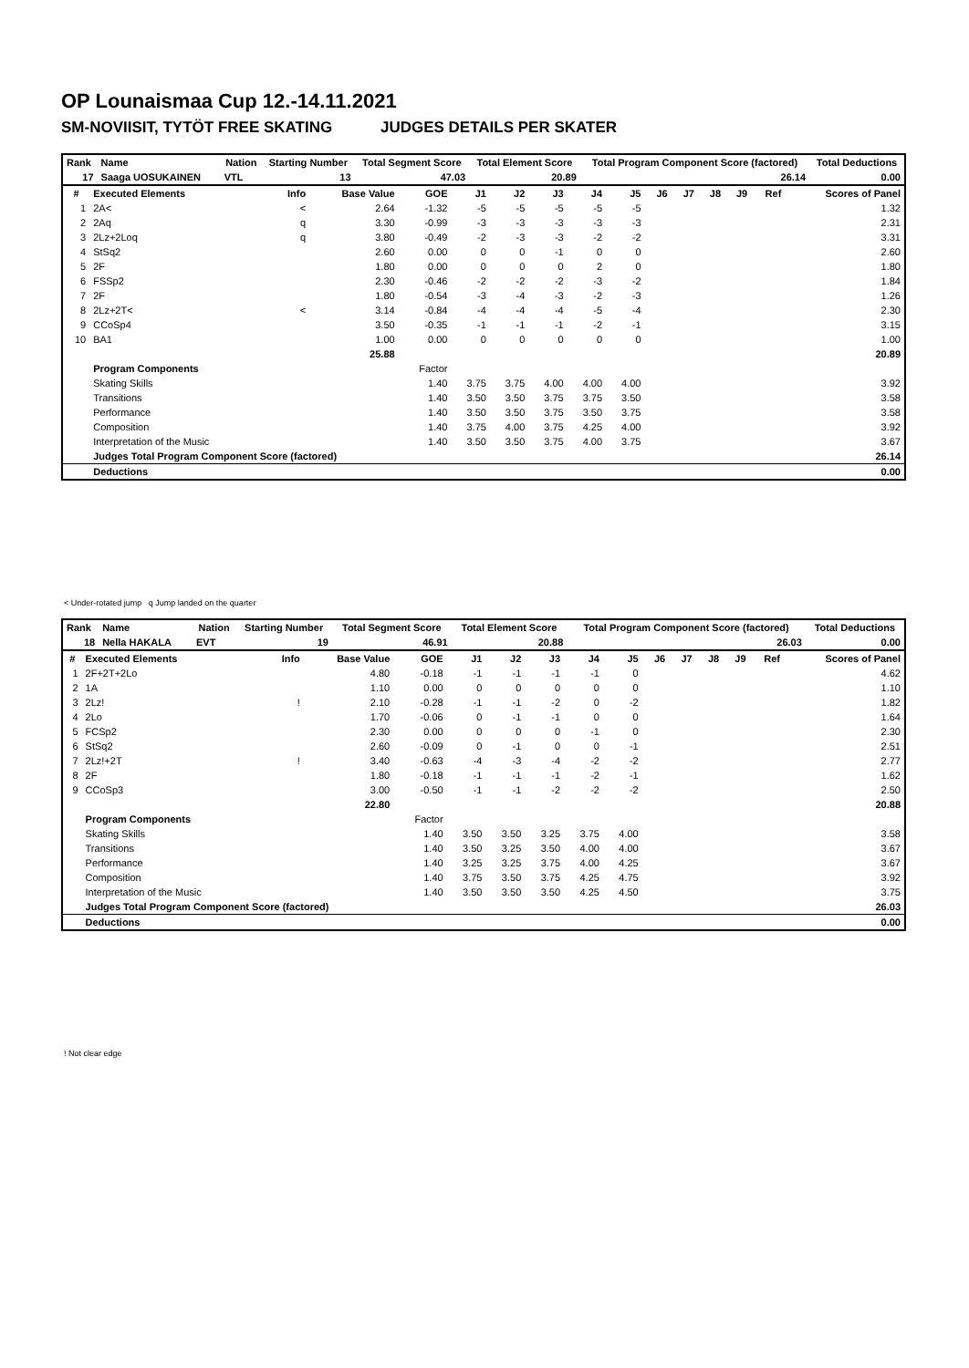OP Lounaismaa Cup 12.-14.11.2021
SM-NOVIISIT, TYTÖT FREE SKATING JUDGES DETAILS PER SKATER
| Rank | Name | | Nation | Starting Number | Total Segment Score | Total Element Score | Total Program Component Score (factored) | Total Deductions |
| --- | --- | --- | --- | --- | --- | --- | --- | --- |
| 17 | Saaga UOSUKAINEN | | VTL | 13 | 47.03 | 20.89 | 26.14 | 0.00 |
| # | Executed Elements | Info | Base Value | GOE | J1 | J2 | J3 | J4 | J5 | J6 | J7 | J8 | J9 | Ref | Scores of Panel |
| --- | --- | --- | --- | --- | --- | --- | --- | --- | --- | --- | --- | --- | --- | --- | --- |
| 1 | 2A< | < | 2.64 | -1.32 | -5 | -5 | -5 | -5 | -5 | | | | | | 1.32 |
| 2 | 2Aq | q | 3.30 | -0.99 | -3 | -3 | -3 | -3 | -3 | | | | | | 2.31 |
| 3 | 2Lz+2Loq | q | 3.80 | -0.49 | -2 | -3 | -3 | -2 | -2 | | | | | | 3.31 |
| 4 | StSq2 | | 2.60 | 0.00 | 0 | 0 | -1 | 0 | 0 | | | | | | 2.60 |
| 5 | 2F | | 1.80 | 0.00 | 0 | 0 | 0 | 2 | 0 | | | | | | 1.80 |
| 6 | FSSp2 | | 2.30 | -0.46 | -2 | -2 | -2 | -3 | -2 | | | | | | 1.84 |
| 7 | 2F | | 1.80 | -0.54 | -3 | -4 | -3 | -2 | -3 | | | | | | 1.26 |
| 8 | 2Lz+2T< | < | 3.14 | -0.84 | -4 | -4 | -4 | -5 | -4 | | | | | | 2.30 |
| 9 | CCoSp4 | | 3.50 | -0.35 | -1 | -1 | -1 | -2 | -1 | | | | | | 3.15 |
| 10 | BA1 | | 1.00 | 0.00 | 0 | 0 | 0 | 0 | 0 | | | | | | 1.00 |
| | | | 25.88 | | | | | | | | | | | | 20.89 |
| | Program Components | | | Factor | | | | | | | | | | | |
| | Skating Skills | | | 1.40 | 3.75 | 3.75 | 4.00 | 4.00 | 4.00 | | | | | | 3.92 |
| | Transitions | | | 1.40 | 3.50 | 3.50 | 3.75 | 3.75 | 3.50 | | | | | | 3.58 |
| | Performance | | | 1.40 | 3.50 | 3.50 | 3.75 | 3.50 | 3.75 | | | | | | 3.58 |
| | Composition | | | 1.40 | 3.75 | 4.00 | 3.75 | 4.25 | 4.00 | | | | | | 3.92 |
| | Interpretation of the Music | | | 1.40 | 3.50 | 3.50 | 3.75 | 4.00 | 3.75 | | | | | | 3.67 |
| | Judges Total Program Component Score (factored) | | | | | | | | | | | | | | 26.14 |
| | Deductions | | | | | | | | | | | | | | 0.00 |
< Under-rotated jump q Jump landed on the quarter
| Rank | Name | | Nation | Starting Number | Total Segment Score | Total Element Score | Total Program Component Score (factored) | Total Deductions |
| --- | --- | --- | --- | --- | --- | --- | --- | --- |
| 18 | Nella HAKALA | | EVT | 19 | 46.91 | 20.88 | 26.03 | 0.00 |
| # | Executed Elements | Info | Base Value | GOE | J1 | J2 | J3 | J4 | J5 | J6 | J7 | J8 | J9 | Ref | Scores of Panel |
| --- | --- | --- | --- | --- | --- | --- | --- | --- | --- | --- | --- | --- | --- | --- | --- |
| 1 | 2F+2T+2Lo | | 4.80 | -0.18 | -1 | -1 | -1 | -1 | 0 | | | | | | 4.62 |
| 2 | 1A | | 1.10 | 0.00 | 0 | 0 | 0 | 0 | 0 | | | | | | 1.10 |
| 3 | 2Lz! | ! | 2.10 | -0.28 | -1 | -1 | -2 | 0 | -2 | | | | | | 1.82 |
| 4 | 2Lo | | 1.70 | -0.06 | 0 | -1 | -1 | 0 | 0 | | | | | | 1.64 |
| 5 | FCSp2 | | 2.30 | 0.00 | 0 | 0 | 0 | -1 | 0 | | | | | | 2.30 |
| 6 | StSq2 | | 2.60 | -0.09 | 0 | -1 | 0 | 0 | -1 | | | | | | 2.51 |
| 7 | 2Lz!+2T | ! | 3.40 | -0.63 | -4 | -3 | -4 | -2 | -2 | | | | | | 2.77 |
| 8 | 2F | | 1.80 | -0.18 | -1 | -1 | -1 | -2 | -1 | | | | | | 1.62 |
| 9 | CCoSp3 | | 3.00 | -0.50 | -1 | -1 | -2 | -2 | -2 | | | | | | 2.50 |
| | | | 22.80 | | | | | | | | | | | | 20.88 |
| | Program Components | | | Factor | | | | | | | | | | | |
| | Skating Skills | | | 1.40 | 3.50 | 3.50 | 3.25 | 3.75 | 4.00 | | | | | | 3.58 |
| | Transitions | | | 1.40 | 3.50 | 3.25 | 3.50 | 4.00 | 4.00 | | | | | | 3.67 |
| | Performance | | | 1.40 | 3.25 | 3.25 | 3.75 | 4.00 | 4.25 | | | | | | 3.67 |
| | Composition | | | 1.40 | 3.75 | 3.50 | 3.75 | 4.25 | 4.75 | | | | | | 3.92 |
| | Interpretation of the Music | | | 1.40 | 3.50 | 3.50 | 3.50 | 4.25 | 4.50 | | | | | | 3.75 |
| | Judges Total Program Component Score (factored) | | | | | | | | | | | | | | 26.03 |
| | Deductions | | | | | | | | | | | | | | 0.00 |
! Not clear edge